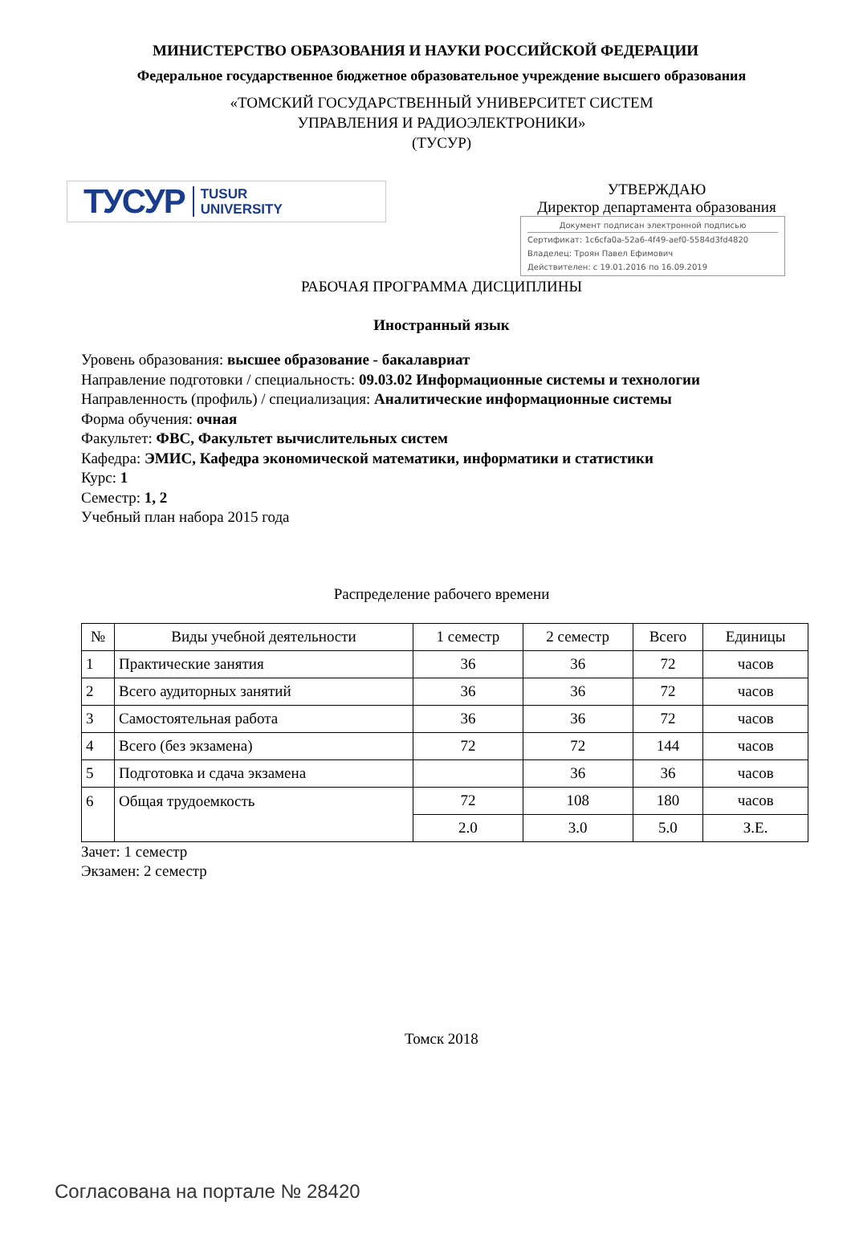МИНИСТЕРСТВО ОБРАЗОВАНИЯ И НАУКИ РОССИЙСКОЙ ФЕДЕРАЦИИ
Федеральное государственное бюджетное образовательное учреждение высшего образования
«ТОМСКИЙ ГОСУДАРСТВЕННЫЙ УНИВЕРСИТЕТ СИСТЕМ
УПРАВЛЕНИЯ И РАДИОЭЛЕКТРОНИКИ»
(ТУСУР)
ТУСУР TUSUR
UNIVERSITY
УТВЕРЖДАЮ
Директор департамента образования
Документ подписан электронной подписью
Сертификат: 1c6cfa0a-52a6-4f49-aef0-5584d3fd4820
Владелец: Троян Павел Ефимович
Действителен: с 19.01.2016 по 16.09.2019
РАБОЧАЯ ПРОГРАММА ДИСЦИПЛИНЫ
Иностранный язык
Уровень образования: высшее образование - бакалавриат
Направление подготовки / специальность: 09.03.02 Информационные системы и технологии
Направленность (профиль) / специализация: Аналитические информационные системы
Форма обучения: очная
Факультет: ФВС, Факультет вычислительных систем
Кафедра: ЭМИС, Кафедра экономической математики, информатики и статистики
Курс: 1
Семестр: 1, 2
Учебный план набора 2015 года
Распределение рабочего времени
| № | Виды учебной деятельности | 1 семестр | 2 семестр | Всего | Единицы |
| --- | --- | --- | --- | --- | --- |
| 1 | Практические занятия | 36 | 36 | 72 | часов |
| 2 | Всего аудиторных занятий | 36 | 36 | 72 | часов |
| 3 | Самостоятельная работа | 36 | 36 | 72 | часов |
| 4 | Всего (без экзамена) | 72 | 72 | 144 | часов |
| 5 | Подготовка и сдача экзамена | | 36 | 36 | часов |
| 6 | Общая трудоемкость | 72 | 108 | 180 | часов |
| | | 2.0 | 3.0 | 5.0 | З.Е. |
Зачет: 1 семестр
Экзамен: 2 семестр
Томск 2018
Согласована на портале № 28420